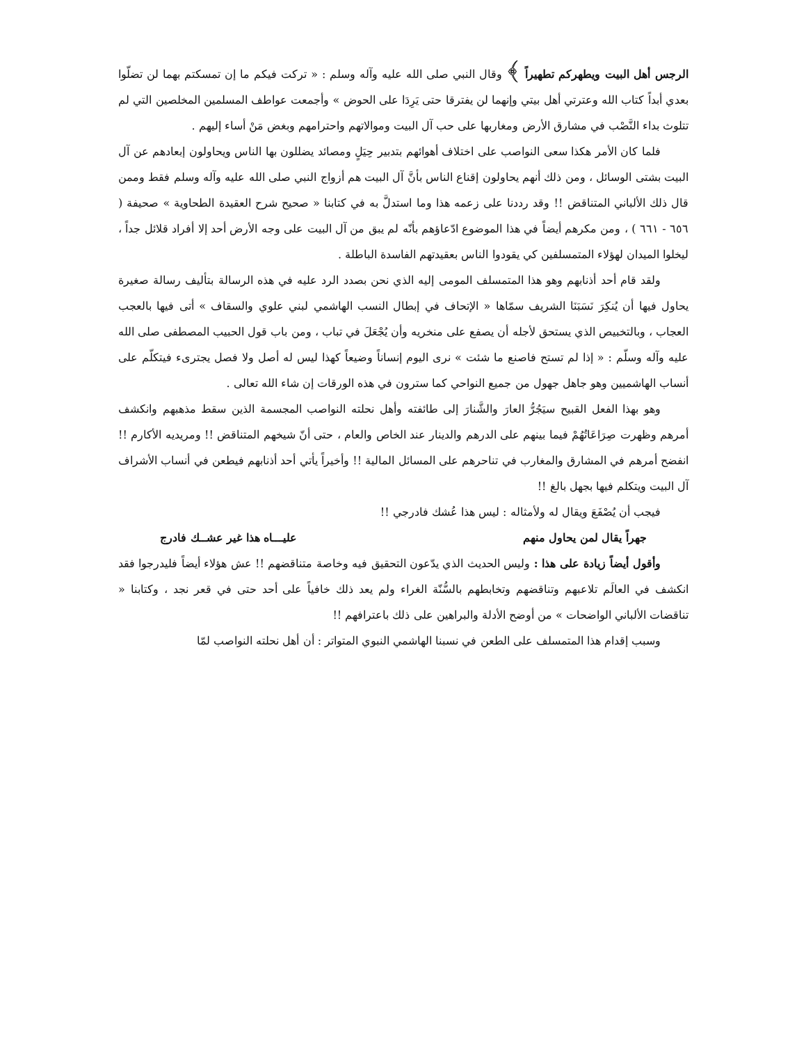الرجس أهل البيت ويطهركم تطهيراً ﴾ وقال النبي صلى الله عليه وآله وسلم : « تركت فيكم ما إن تمسكتم بهما لن تضلّوا بعدي أبداً كتاب الله وعترتي أهل بيتي وإنهما لن يفترقا حتى يَرِدَا على الحوض » وأجمعت عواطف المسلمين المخلصين التي لم تتلوث بداء النَّصْب في مشارق الأرض ومغاربها على حب آل البيت وموالاتهم واحترامهم وبغض مَنْ أساء إليهم .
فلما كان الأمر هكذا سعى النواصب على اختلاف أهوائهم بتدبير حِيَلٍ ومصائد يضللون بها الناس ويحاولون إبعادهم عن آل البيت بشتى الوسائل ، ومن ذلك أنهم يحاولون إقناع الناس بأنَّ آل البيت هم أزواج النبي صلى الله عليه وآله وسلم فقط وممن قال ذلك الألباني المتناقض !! وقد رددنا على زعمه هذا وما استدلَّ به في كتابنا « صحيح شرح العقيدة الطحاوية » صحيفة ( ٦٥٦ - ٦٦١ ) ، ومن مكرهم أيضاً في هذا الموضوع ادّعاؤهم بأنّه لم يبق من آل البيت على وجه الأرض أحد إلا أفراد قلائل جداً ، ليخلوا الميدان لهؤلاء المتمسلفين كي يقودوا الناس بعقيدتهم الفاسدة الباطلة .
ولقد قام أحد أذنابهم وهو هذا المتمسلف المومى إليه الذي نحن بصدد الرد عليه في هذه الرسالة بتأليف رسالة صغيرة يحاول فيها أن يُنكِرَ نَسَبَنَا الشريف سمّاها « الإتحاف في إبطال النسب الهاشمي لبني علوي والسقاف » أتى فيها بالعجب العجاب ، وبالتخبيص الذي يستحق لأجله أن يصفع على منخريه وأن يُجْعَلَ في تباب ، ومن باب قول الحبيب المصطفى صلى الله عليه وآله وسلّم : « إذا لم تستح فاصنع ما شئت » نرى اليوم إنساناً وضيعاً كهذا ليس له أصل ولا فصل يجترىء فيتكلّم على أنساب الهاشميين وهو جاهل جهول من جميع النواحي كما سترون في هذه الورقات إن شاء الله تعالى .
وهو بهذا الفعل القبيح سيَجُرُّ العارَ والشَّنارَ إلى طائفته وأهل نحلته النواصب المجسمة الذين سقط مذهبهم وانكشف أمرهم وظهرت صِرَاعَاتُهُمْ فيما بينهم على الدرهم والدينار عند الخاص والعام ، حتى أنّ شيخهم المتناقض !! ومريديه الأكارم !! انفضح أمرهم في المشارق والمغارب في تناحرهم على المسائل المالية !! وأخيراً يأتي أحد أذنابهم فيطعن في أنساب الأشراف آل البيت ويتكلم فيها بجهل بالغ !!
فيجب أن يُصْفَعَ ويقال له ولأمثاله : ليس هذا عُشك فادرجي !!
جهراً يقال لمن يحاول منهم عليـــاه هذا غير عشــك فادرج
وأقول أيضاً زيادة على هذا : وليس الحديث الذي يدّعون التحقيق فيه وخاصة متناقضهم !! عش هؤلاء أيضاً فليدرجوا فقد انكشف في العالَم تلاعبهم وتناقضهم وتخابطهم بالسُّنّة الغراء ولم يعد ذلك خافياً على أحد حتى في قعر نجد ، وكتابنا « تناقضات الألباني الواضحات » من أوضح الأدلة والبراهين على ذلك باعترافهم !!
وسبب إقدام هذا المتمسلف على الطعن في نسبنا الهاشمي النبوي المتواتر : أن أهل نحلته النواصب لمّا